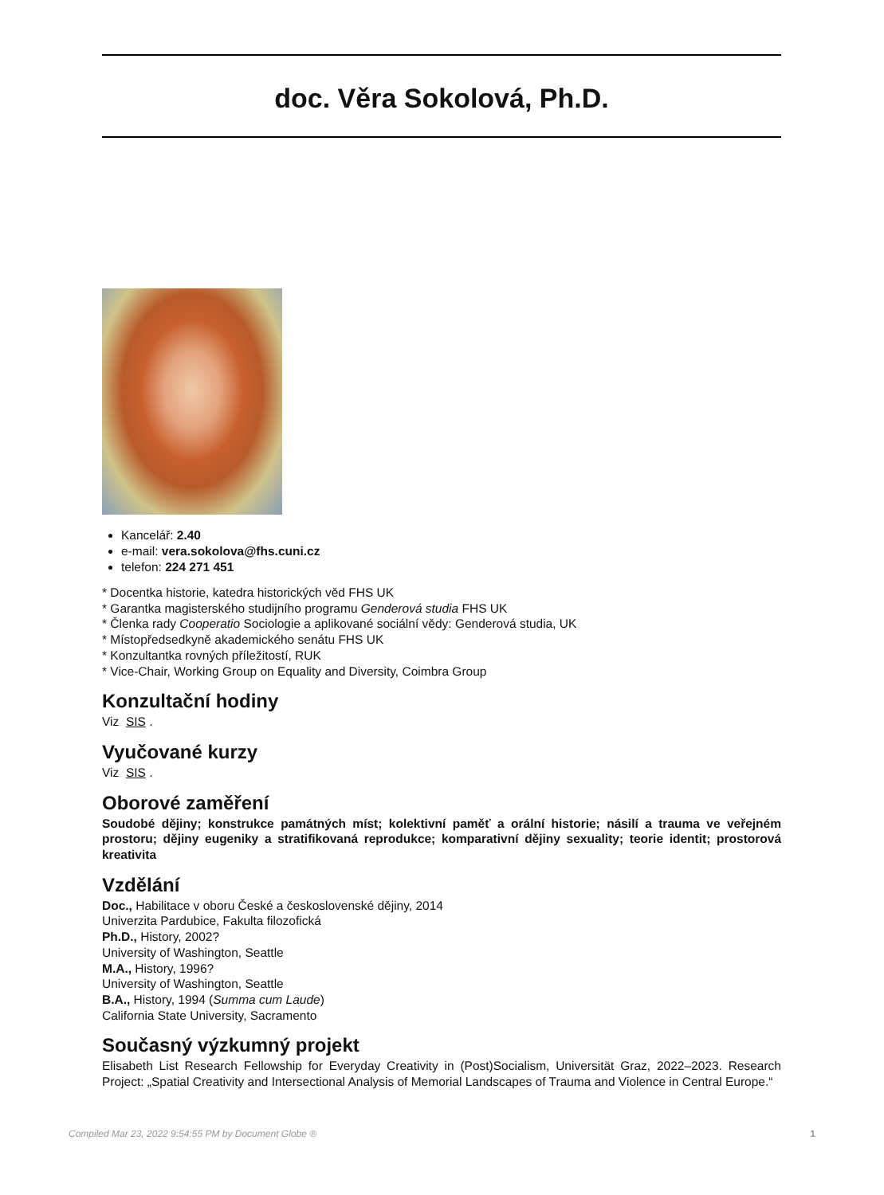doc. Věra Sokolová, Ph.D.
Kancelář: 2.40
e-mail: vera.sokolova@fhs.cuni.cz
telefon: 224 271 451
* Docentka historie, katedra historických věd FHS UK
* Garantka magisterského studijního programu Genderová studia FHS UK
* Členka rady Cooperatio Sociologie a aplikované sociální vědy: Genderová studia, UK
* Místopředsedkyně akademického senátu FHS UK
* Konzultantka rovných příležitostí, RUK
* Vice-Chair, Working Group on Equality and Diversity, Coimbra Group
Konzultační hodiny
Viz SIS .
Vyučované kurzy
Viz SIS .
Oborové zaměření
Soudobé dějiny; konstrukce památných míst; kolektivní paměť a orální historie; násilí a trauma ve veřejném prostoru; dějiny eugeniky a stratifikovaná reprodukce; komparativní dějiny sexuality; teorie identit; prostorová kreativita
Vzdělání
Doc., Habilitace v oboru České a československé dějiny, 2014
Univerzita Pardubice, Fakulta filozofická
Ph.D., History, 2002?
University of Washington, Seattle
M.A., History, 1996?
University of Washington, Seattle
B.A., History, 1994 (Summa cum Laude)
California State University, Sacramento
Současný výzkumný projekt
Elisabeth List Research Fellowship for Everyday Creativity in (Post)Socialism, Universität Graz, 2022–2023. Research Project: „Spatial Creativity and Intersectional Analysis of Memorial Landscapes of Trauma and Violence in Central Europe.“
Compiled Mar 23, 2022 9:54:55 PM by Document Globe ® 1